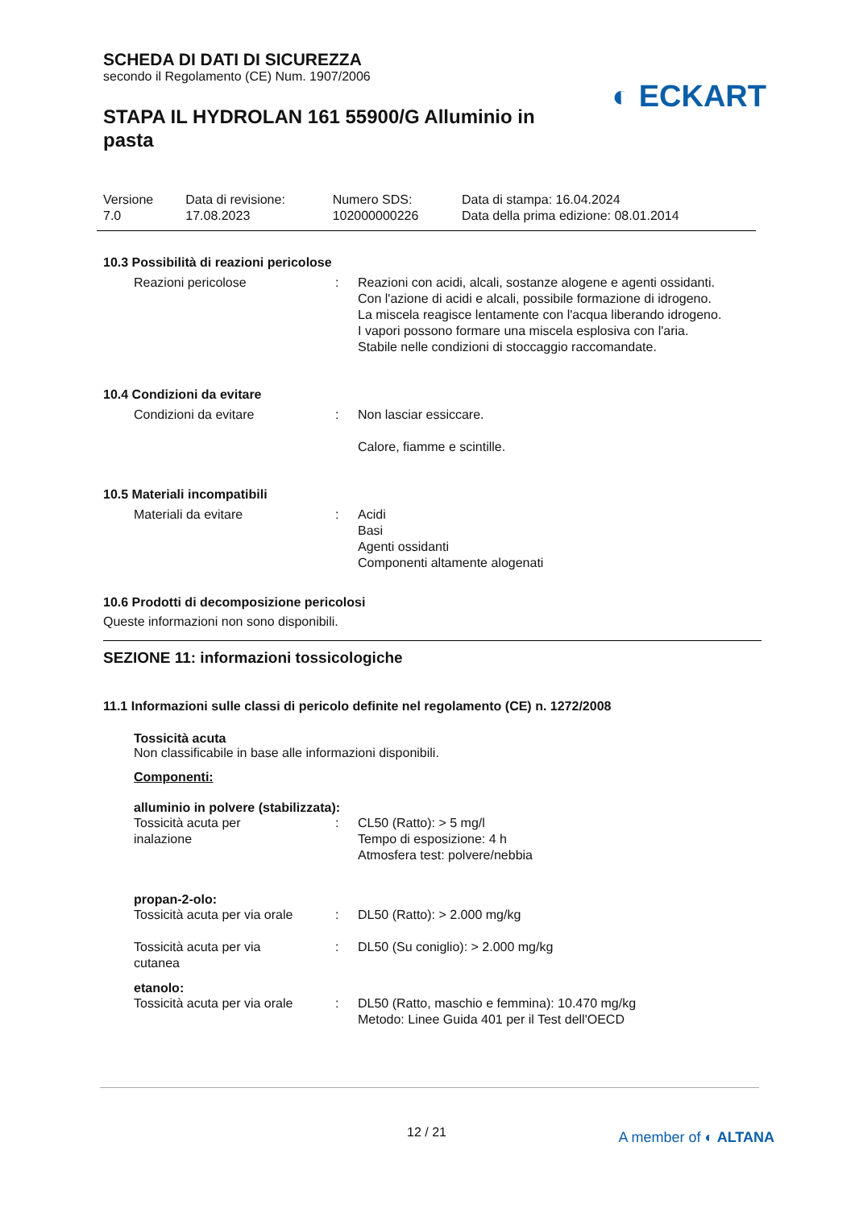SCHEDA DI DATI DI SICUREZZA
secondo il Regolamento (CE) Num. 1907/2006
◐ ECKART
STAPA IL HYDROLAN 161 55900/G Alluminio in pasta
| Versione 7.0 | Data di revisione: 17.08.2023 | Numero SDS: 102000000226 | Data di stampa: 16.04.2024 Data della prima edizione: 08.01.2014 |
10.3 Possibilità di reazioni pericolose
| Reazioni pericolose | : | Reazioni con acidi, alcali, sostanze alogene e agenti ossidanti. Con l'azione di acidi e alcali, possibile formazione di idrogeno. La miscela reagisce lentamente con l'acqua liberando idrogeno. I vapori possono formare una miscela esplosiva con l'aria. Stabile nelle condizioni di stoccaggio raccomandate. |
10.4 Condizioni da evitare
| Condizioni da evitare | : | Non lasciar essiccare. Calore, fiamme e scintille. |
10.5 Materiali incompatibili
| Materiali da evitare | : | Acidi Basi Agenti ossidanti Componenti altamente alogenati |
10.6 Prodotti di decomposizione pericolosi
Queste informazioni non sono disponibili.
SEZIONE 11: informazioni tossicologiche
11.1 Informazioni sulle classi di pericolo definite nel regolamento (CE) n. 1272/2008
Tossicità acuta
Non classificabile in base alle informazioni disponibili.
Componenti:
alluminio in polvere (stabilizzata):
| Tossicità acuta per inalazione | : | CL50 (Ratto): > 5 mg/l Tempo di esposizione: 4 h Atmosfera test: polvere/nebbia |
propan-2-olo:
| Tossicità acuta per via orale | : | DL50 (Ratto): > 2.000 mg/kg |
| Tossicità acuta per via cutanea | : | DL50 (Su coniglio): > 2.000 mg/kg |
etanolo:
| Tossicità acuta per via orale | : | DL50 (Ratto, maschio e femmina): 10.470 mg/kg Metodo: Linee Guida 401 per il Test dell'OECD |
12 / 21 A member of ◐ ALTANA